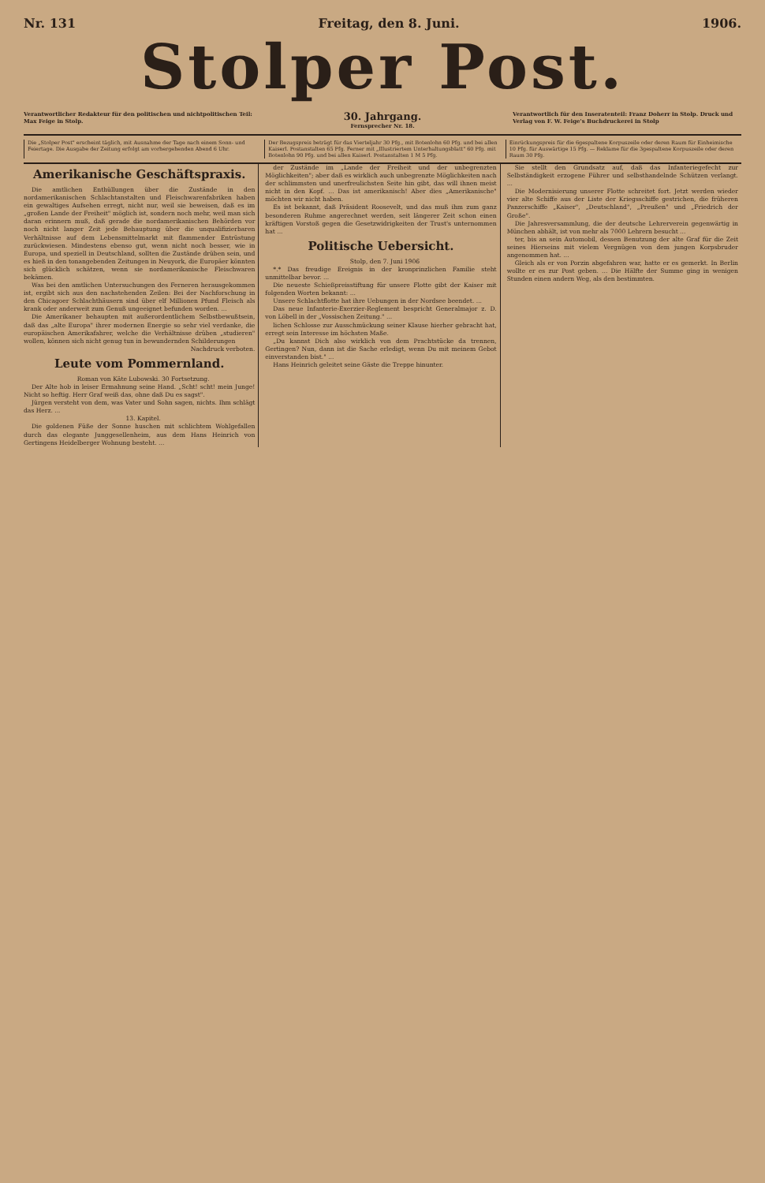Nr. 131 Freitag, den 8. Juni. 1906.
Stolper Post.
Verantwortlicher Redakteur für den politischen und nichtpolitischen Teil: Max Feige in Stolp.
30. Jahrgang.
Fernsprecher Nr. 18.
Verantwortlich für den Inseratenteil: Franz Doherr in Stolp. Druck und Verlag von F. W. Feige's Buchdruckerei in Stolp
Die „Stolper Post" erscheint täglich, mit Ausnahme der Tage nach einem Sonn- und Feiertage. Die Ausgabe der Zeitung erfolgt am vorhergehenden Abend 6 Uhr.
Der Bezugspreis beträgt für das Vierteljahr 30 Pfg., mit Botenlohn 60 Pfg. und bei allen Kaiserl. Postanstalten 65 Pfg. Ferner mit „Illustriertem Unterhaltungsblatt" 60 Pfg. mit Botenlohn 90 Pfg. und bei allen Kaiserl. Postanstalten 1 M 5 Pfg.
Einrückungspreis für die 6gespaltene Korpuszeile oder deren Raum für Einheimische 10 Pfg. für Auswärtige 15 Pfg. — Reklame für die 3gespaltene Korpuszeile oder deren Raum 30 Pfg.
Amerikanische Geschäftspraxis.
Die amtlichen Enthüllungen über die Zustände in den nordamerikanischen Schlachtanstalten und Fleischwarenfabriken haben ein gewaltiges Aufsehen erregt, nicht nur, weil sie beweisen, daß es im „großen Lande der Freiheit" möglich ist, sondern noch mehr, weil man sich daran erinnern muß, daß gerade die nordamerikanischen Behörden vor noch nicht langer Zeit jede Behauptung über die unqualifizierbaren Verhältnisse auf dem Lebensmittelmarkt mit flammender Entrüstung zurückwiesen. Mindestens ebenso gut, wenn nicht noch besser, wie in Europa, und speziell in Deutschland, sollten die Zustände drüben sein, und es hieß in den tonangebenden Zeitungen in Neuyork, die Europäer könnten sich glücklich schätzen, wenn sie nordamerikanische Fleischwaren bekämen.
Was bei den amtlichen Untersuchungen des Ferneren herausgekommen ist, ergibt sich aus den nachstehenden Zeilen: Bei der Nachforschung in den Chicagoer Schlachthäusern sind über elf Millionen Pfund Fleisch als krank oder anderweit zum Genuß ungeeignet befunden worden. ...
Die Amerikaner behaupten mit außerordentlichem Selbstbewußtsein, daß das „alte Europa" ihrer modernen Energie so sehr viel verdanke, die europäischen Amerikafahrer, welche die Verhältnisse drüben „studieren" wollen, können sich nicht genug tun in bewundernden Schilderungen
Nachdruck verboten.
Leute vom Pommernland.
Roman von Käte Lubowski. 30 Fortsetzung.
Der Alte hob in leiser Ermahnung seine Hand. „Scht! scht! mein Junge! Nicht so heftig. Herr Graf weiß das, ohne daß Du es sagst".
Jürgen versteht von dem, was Vater und Sohn sagen, nichts. Ihm schlägt das Herz. ...
13. Kapitel.
Die goldenen Füße der Sonne huschen mit schlichtem Wohlgefallen durch das elegante Junggesellenheim, aus dem Hans Heinrich von Gertingens Heidelberger Wohnung besteht. ...
der Zustände im „Lande der Freiheit und der unbegrenzten Möglichkeiten"; aber daß es wirklich auch unbegrenzte Möglichkeiten nach der schlimmsten und unerfreulichsten Seite hin gibt, das will ihnen meist nicht in den Kopf. ... Das ist amerikanisch! Aber dies „Amerikanische" möchten wir nicht haben.
Es ist bekannt, daß Präsident Roosevelt, und das muß ihm zum ganz besonderen Ruhme angerechnet werden, seit längerer Zeit schon einen kräftigen Vorstoß gegen die Gesetzwidrigkeiten der Trust's unternommen hat ...
Politische Uebersicht.
Stolp, den 7. Juni 1906
*.* Das freudige Ereignis in der kronprinzlichen Familie steht unmittelbar bevor. ...
Die neueste Schießpreisstiftung für unsere Flotte gibt der Kaiser mit folgenden Worten bekannt: ...
Unsere Schlachtflotte hat ihre Uebungen in der Nordsee beendet. ...
Das neue Infanterie-Exerzier-Reglement bespricht Generalmajor z. D. von Löbell in der „Vossischen Zeitung." ...
lichen Schlosse zur Ausschmückung seiner Klause hierher gebracht hat, erregt sein Interesse im höchsten Maße.
„Du kannst Dich also wirklich von dem Prachtstücke da trennen, Gertingen? Nun, dann ist die Sache erledigt, wenn Du mit meinem Gebot einverstanden bist." ...
Hans Heinrich geleitet seine Gäste die Treppe hinunter.
Sie stellt den Grundsatz auf, daß das Infanteriegefecht zur Selbständigkeit erzogene Führer und selbsthandelnde Schützen verlangt. ...
Die Modernisierung unserer Flotte schreitet fort. Jetzt werden wieder vier alte Schiffe aus der Liste der Kriegsschiffe gestrichen, die früheren Panzerschiffe „Kaiser", „Deutschland", „Preußen" und „Friedrich der Große".
Die Jahresversammlung, die der deutsche Lehrerverein gegenwärtig in München abhält, ist von mehr als 7000 Lehrern besucht ...
ter, bis an sein Automobil, dessen Benutzung der alte Graf für die Zeit seines Hierseins mit vielem Vergnügen von dem jungen Korpsbruder angenommen hat. ...
Gleich als er von Porzin abgefahren war, hatte er es gemerkt. In Berlin wollte er es zur Post geben. ... Die Hälfte der Summe ging in wenigen Stunden einen andern Weg, als den bestimmten.